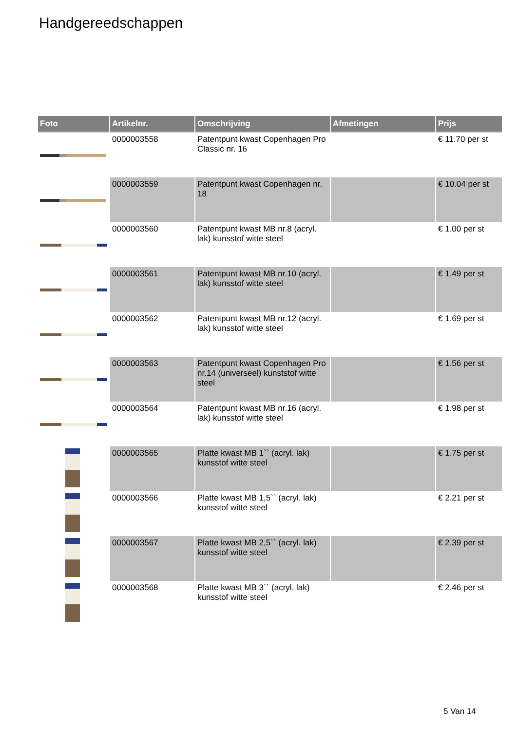Handgereedschappen
| Foto | Artikelnr. | Omschrijving | Afmetingen | Prijs |
| --- | --- | --- | --- | --- |
| | 0000003558 | Patentpunt kwast Copenhagen Pro Classic nr. 16 | | € 11.70 per st |
| | 0000003559 | Patentpunt kwast Copenhagen nr. 18 | | € 10.04 per st |
| | 0000003560 | Patentpunt kwast MB nr.8 (acryl. lak) kunsstof witte steel | | € 1.00 per st |
| | 0000003561 | Patentpunt kwast MB nr.10 (acryl. lak) kunsstof witte steel | | € 1.49 per st |
| | 0000003562 | Patentpunt kwast MB nr.12 (acryl. lak) kunsstof witte steel | | € 1.69 per st |
| | 0000003563 | Patentpunt kwast Copenhagen Pro nr.14 (universeel) kunststof witte steel | | € 1.56 per st |
| | 0000003564 | Patentpunt kwast MB nr.16 (acryl. lak) kunsstof witte steel | | € 1.98 per st |
| | 0000003565 | Platte kwast MB 1`` (acryl. lak) kunsstof witte steel | | € 1.75 per st |
| | 0000003566 | Platte kwast MB 1,5`` (acryl. lak) kunsstof witte steel | | € 2.21 per st |
| | 0000003567 | Platte kwast MB 2,5`` (acryl. lak) kunsstof witte steel | | € 2.39 per st |
| | 0000003568 | Platte kwast MB 3`` (acryl. lak) kunsstof witte steel | | € 2.46 per st |
5 Van 14